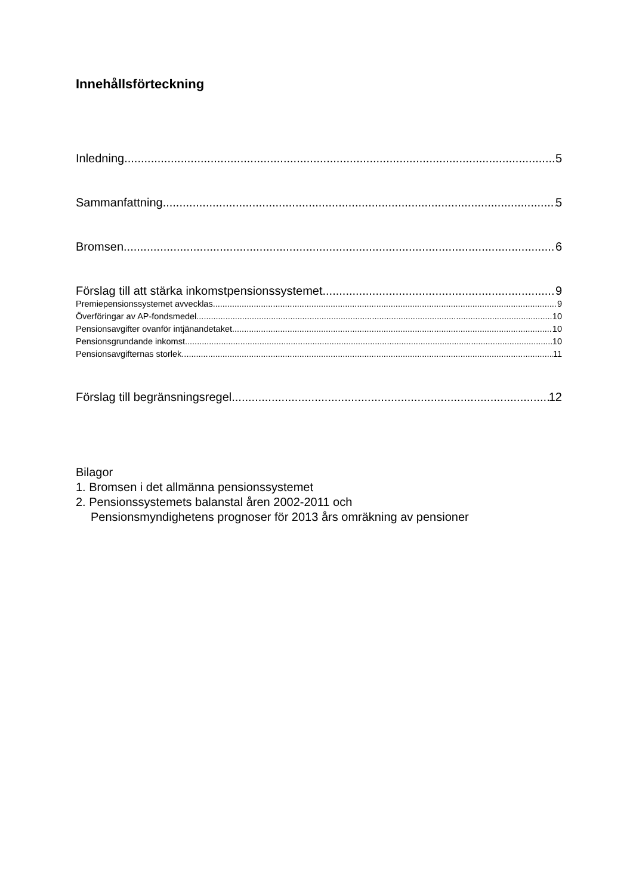Innehållsförteckning
Inledning 5
Sammanfattning 5
Bromsen 6
Förslag till att stärka inkomstpensionssystemet 9
Premiepensionssystemet avvecklas 9
Överföringar av AP-fondsmedel 10
Pensionsavgifter ovanför intjänandetaket 10
Pensionsgrundande inkomst 10
Pensionsavgifternas storlek 11
Förslag till begränsningsregel 12
Bilagor
1. Bromsen i det allmänna pensionssystemet
2. Pensionssystemets balanstal åren 2002-2011 och
Pensionsmyndighetens prognoser för 2013 års omräkning av pensioner